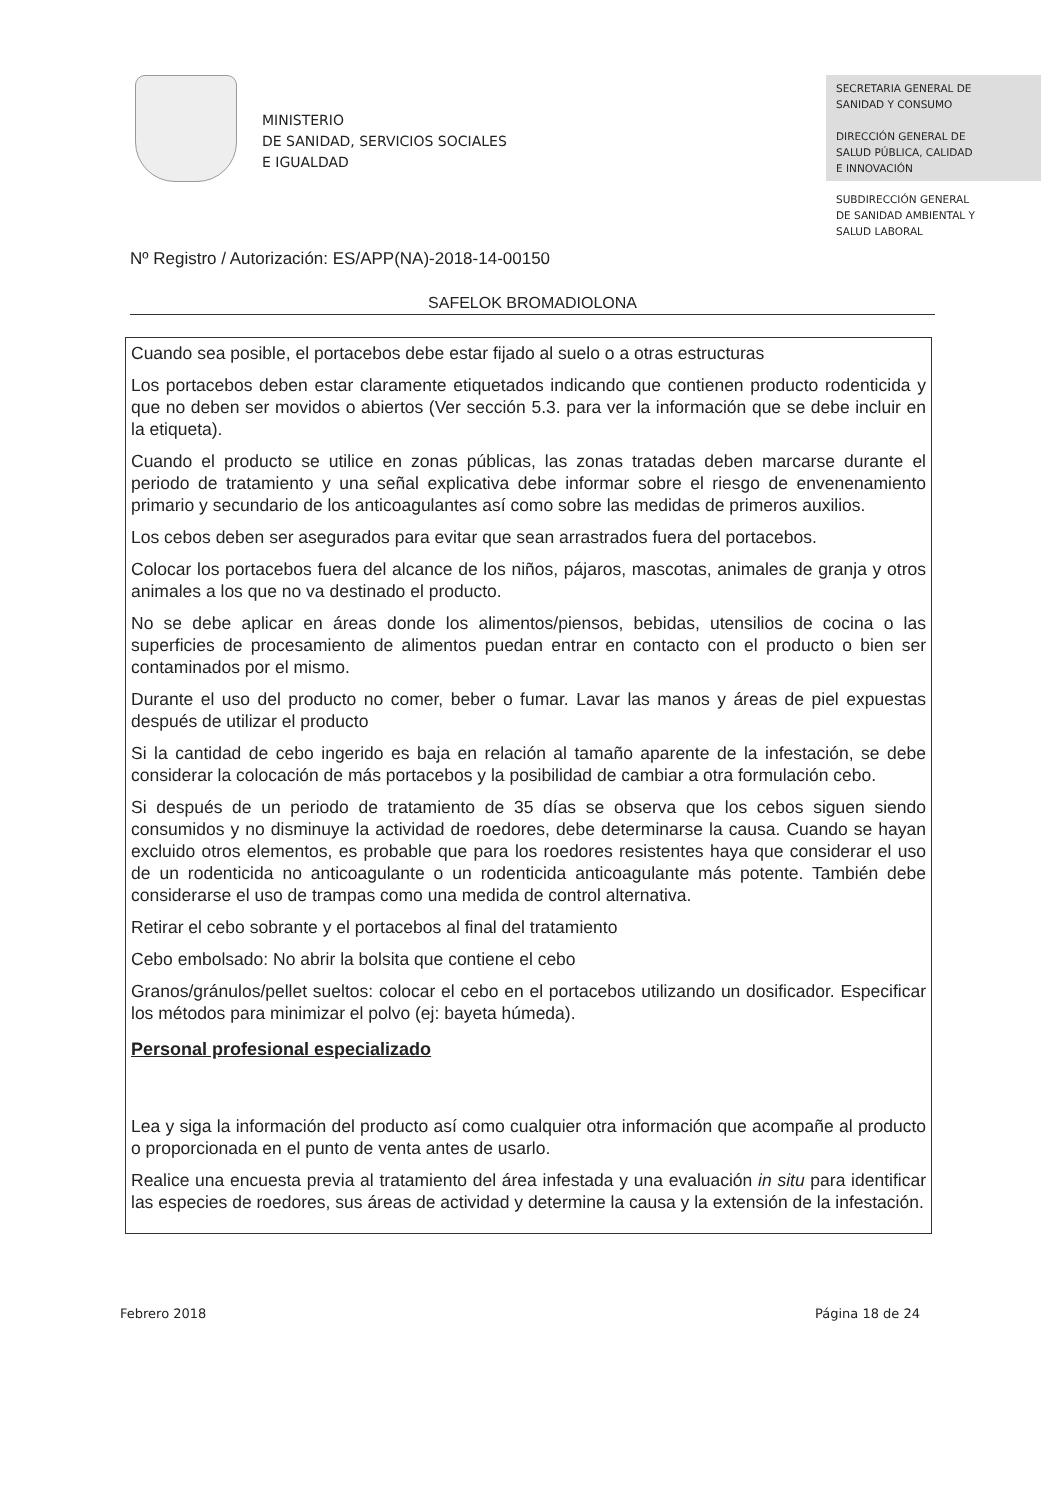MINISTERIO
DE SANIDAD, SERVICIOS SOCIALES
E IGUALDAD
SECRETARIA GENERAL DE
SANIDAD Y CONSUMO
DIRECCIÓN GENERAL DE
SALUD PÚBLICA, CALIDAD
E INNOVACIÓN
SUBDIRECCIÓN GENERAL
DE SANIDAD AMBIENTAL Y
SALUD LABORAL
Nº Registro / Autorización: ES/APP(NA)-2018-14-00150
SAFELOK BROMADIOLONA
Cuando sea posible, el portacebos debe estar fijado al suelo o a otras estructuras
Los portacebos deben estar claramente etiquetados indicando que contienen producto rodenticida y que no deben ser movidos o abiertos (Ver sección 5.3. para ver la información que se debe incluir en la etiqueta).
Cuando el producto se utilice en zonas públicas, las zonas tratadas deben marcarse durante el periodo de tratamiento y una señal explicativa debe informar sobre el riesgo de envenenamiento primario y secundario de los anticoagulantes así como sobre las medidas de primeros auxilios.
Los cebos deben ser asegurados para evitar que sean arrastrados fuera del portacebos.
Colocar los portacebos fuera del alcance de los niños, pájaros, mascotas, animales de granja y otros animales a los que no va destinado el producto.
No se debe aplicar en áreas donde los alimentos/piensos, bebidas, utensilios de cocina o las superficies de procesamiento de alimentos puedan entrar en contacto con el producto o bien ser contaminados por el mismo.
Durante el uso del producto no comer, beber o fumar. Lavar las manos y áreas de piel expuestas después de utilizar el producto
Si la cantidad de cebo ingerido es baja en relación al tamaño aparente de la infestación, se debe considerar la colocación de más portacebos y la posibilidad de cambiar a otra formulación cebo.
Si después de un periodo de tratamiento de 35 días se observa que los cebos siguen siendo consumidos y no disminuye la actividad de roedores, debe determinarse la causa. Cuando se hayan excluido otros elementos, es probable que para los roedores resistentes haya que considerar el uso de un rodenticida no anticoagulante o un rodenticida anticoagulante más potente. También debe considerarse el uso de trampas como una medida de control alternativa.
Retirar el cebo sobrante y el portacebos al final del tratamiento
Cebo embolsado: No abrir la bolsita que contiene el cebo
Granos/gránulos/pellet sueltos: colocar el cebo en el portacebos utilizando un dosificador. Especificar los métodos para minimizar el polvo (ej: bayeta húmeda).
Personal profesional especializado
Lea y siga la información del producto así como cualquier otra información que acompañe al producto o proporcionada en el punto de venta antes de usarlo.
Realice una encuesta previa al tratamiento del área infestada y una evaluación in situ para identificar las especies de roedores, sus áreas de actividad y determine la causa y la extensión de la infestación.
Febrero 2018 Página 18 de 24